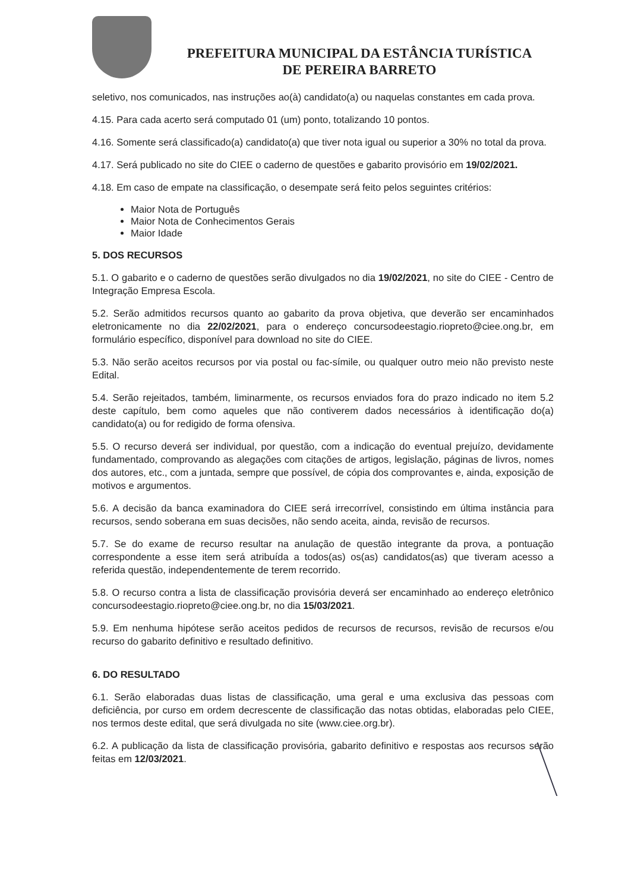PREFEITURA MUNICIPAL DA ESTÂNCIA TURÍSTICA
DE PEREIRA BARRETO
seletivo, nos comunicados, nas instruções ao(à) candidato(a) ou naquelas constantes em cada prova.
4.15. Para cada acerto será computado 01 (um) ponto, totalizando 10 pontos.
4.16. Somente será classificado(a) candidato(a) que tiver nota igual ou superior a 30% no total da prova.
4.17. Será publicado no site do CIEE o caderno de questões e gabarito provisório em 19/02/2021.
4.18. Em caso de empate na classificação, o desempate será feito pelos seguintes critérios:
Maior Nota de Português
Maior Nota de Conhecimentos Gerais
Maior Idade
5. DOS RECURSOS
5.1. O gabarito e o caderno de questões serão divulgados no dia 19/02/2021, no site do CIEE - Centro de Integração Empresa Escola.
5.2. Serão admitidos recursos quanto ao gabarito da prova objetiva, que deverão ser encaminhados eletronicamente no dia 22/02/2021, para o endereço concursodeestagio.riopreto@ciee.ong.br, em formulário específico, disponível para download no site do CIEE.
5.3. Não serão aceitos recursos por via postal ou fac-símile, ou qualquer outro meio não previsto neste Edital.
5.4. Serão rejeitados, também, liminarmente, os recursos enviados fora do prazo indicado no item 5.2 deste capítulo, bem como aqueles que não contiverem dados necessários à identificação do(a) candidato(a) ou for redigido de forma ofensiva.
5.5. O recurso deverá ser individual, por questão, com a indicação do eventual prejuízo, devidamente fundamentado, comprovando as alegações com citações de artigos, legislação, páginas de livros, nomes dos autores, etc., com a juntada, sempre que possível, de cópia dos comprovantes e, ainda, exposição de motivos e argumentos.
5.6. A decisão da banca examinadora do CIEE será irrecorrível, consistindo em última instância para recursos, sendo soberana em suas decisões, não sendo aceita, ainda, revisão de recursos.
5.7. Se do exame de recurso resultar na anulação de questão integrante da prova, a pontuação correspondente a esse item será atribuída a todos(as) os(as) candidatos(as) que tiveram acesso a referida questão, independentemente de terem recorrido.
5.8. O recurso contra a lista de classificação provisória deverá ser encaminhado ao endereço eletrônico concursodeestagio.riopreto@ciee.ong.br, no dia 15/03/2021.
5.9. Em nenhuma hipótese serão aceitos pedidos de recursos de recursos, revisão de recursos e/ou recurso do gabarito definitivo e resultado definitivo.
6. DO RESULTADO
6.1. Serão elaboradas duas listas de classificação, uma geral e uma exclusiva das pessoas com deficiência, por curso em ordem decrescente de classificação das notas obtidas, elaboradas pelo CIEE, nos termos deste edital, que será divulgada no site (www.ciee.org.br).
6.2. A publicação da lista de classificação provisória, gabarito definitivo e respostas aos recursos serão feitas em 12/03/2021.